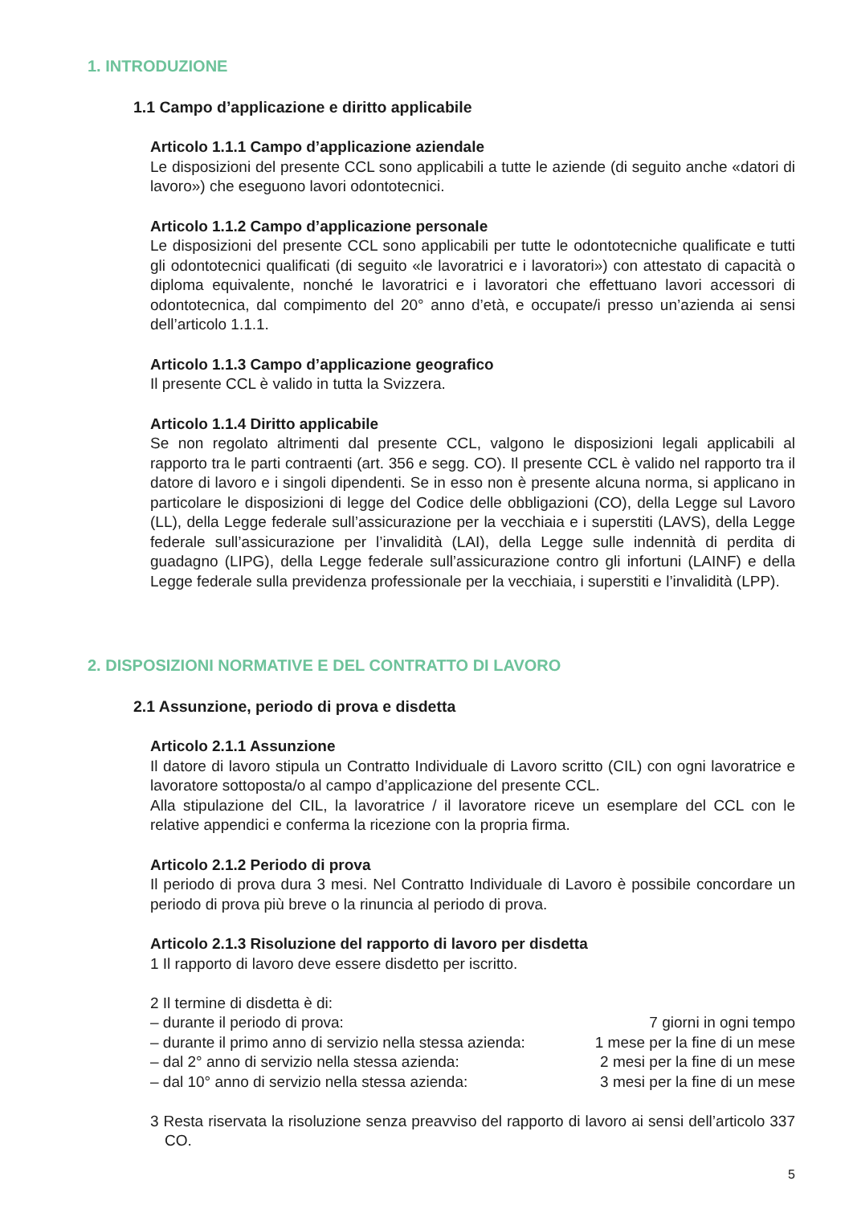1. INTRODUZIONE
1.1 Campo d’applicazione e diritto applicabile
Articolo 1.1.1 Campo d’applicazione aziendale
Le disposizioni del presente CCL sono applicabili a tutte le aziende (di seguito anche «datori di lavoro») che eseguono lavori odontotecnici.
Articolo 1.1.2 Campo d’applicazione personale
Le disposizioni del presente CCL sono applicabili per tutte le odontotecniche qualificate e tutti gli odontotecnici qualificati (di seguito «le lavoratrici e i lavoratori») con attestato di capacità o diploma equivalente, nonché le lavoratrici e i lavoratori che effettuano lavori accessori di odontotecnica, dal compimento del 20° anno d’età, e occupate/i presso un’azienda ai sensi dell’articolo 1.1.1.
Articolo 1.1.3 Campo d’applicazione geografico
Il presente CCL è valido in tutta la Svizzera.
Articolo 1.1.4 Diritto applicabile
Se non regolato altrimenti dal presente CCL, valgono le disposizioni legali applicabili al rapporto tra le parti contraenti (art. 356 e segg. CO). Il presente CCL è valido nel rapporto tra il datore di lavoro e i singoli dipendenti. Se in esso non è presente alcuna norma, si applicano in particolare le disposizioni di legge del Codice delle obbligazioni (CO), della Legge sul Lavoro (LL), della Legge federale sull’assicurazione per la vecchiaia e i superstiti (LAVS), della Legge federale sull’assicurazione per l’invalidità (LAI), della Legge sulle indennità di perdita di guadagno (LIPG), della Legge federale sull’assicurazione contro gli infortuni (LAINF) e della Legge federale sulla previdenza professionale per la vecchiaia, i superstiti e l’invalidità (LPP).
2. DISPOSIZIONI NORMATIVE E DEL CONTRATTO DI LAVORO
2.1 Assunzione, periodo di prova e disdetta
Articolo 2.1.1 Assunzione
Il datore di lavoro stipula un Contratto Individuale di Lavoro scritto (CIL) con ogni lavoratrice e lavoratore sottoposta/o al campo d’applicazione del presente CCL.
Alla stipulazione del CIL, la lavoratrice / il lavoratore riceve un esemplare del CCL con le relative appendici e conferma la ricezione con la propria firma.
Articolo 2.1.2 Periodo di prova
Il periodo di prova dura 3 mesi. Nel Contratto Individuale di Lavoro è possibile concordare un periodo di prova più breve o la rinuncia al periodo di prova.
Articolo 2.1.3 Risoluzione del rapporto di lavoro per disdetta
1 Il rapporto di lavoro deve essere disdetto per iscritto.
2 Il termine di disdetta è di:
– durante il periodo di prova: 7 giorni in ogni tempo
– durante il primo anno di servizio nella stessa azienda: 1 mese per la fine di un mese
– dal 2° anno di servizio nella stessa azienda: 2 mesi per la fine di un mese
– dal 10° anno di servizio nella stessa azienda: 3 mesi per la fine di un mese
3 Resta riservata la risoluzione senza preavviso del rapporto di lavoro ai sensi dell’articolo 337 CO.
5